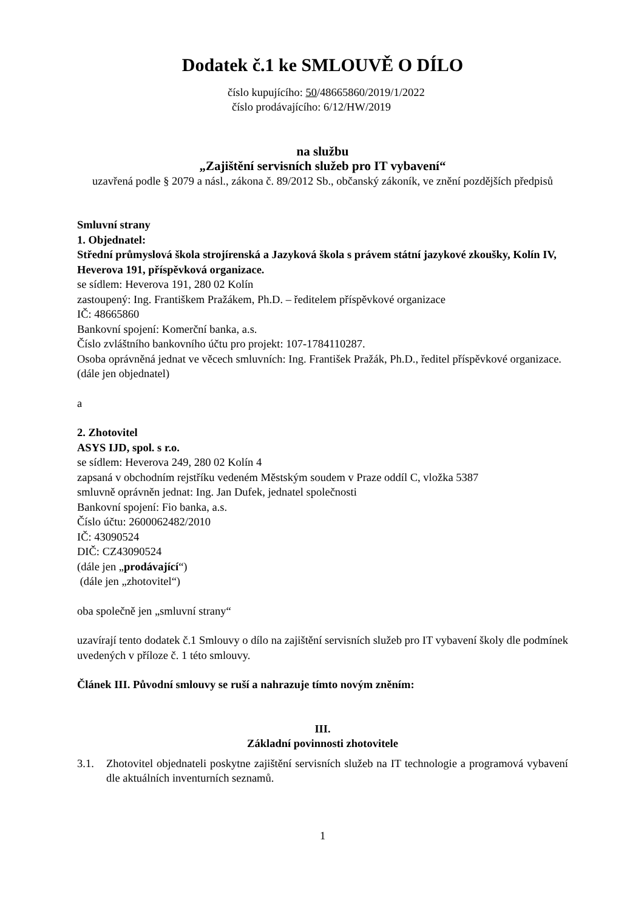Dodatek č.1 ke SMLOUVĚ O DÍLO
číslo kupujícího: 50/48665860/2019/1/2022
číslo prodávajícího: 6/12/HW/2019
na službu
„Zajištění servisních služeb pro IT vybavení“
uzavřená podle § 2079 a násl., zákona č. 89/2012 Sb., občanský zákoník, ve znění pozdějších předpisů
Smluvní strany
1. Objednatel:
Střední průmyslová škola strojírenská a Jazyková škola s právem státní jazykové zkoušky, Kolín IV, Heverova 191, příspěvková organizace.
se sídlem: Heverova 191, 280 02 Kolín
zastoupený: Ing. Františkem Pražákem, Ph.D. – ředitelem příspěvkové organizace
IČ: 48665860
Bankovní spojení: Komerční banka, a.s.
Číslo zvláštního bankovního účtu pro projekt: 107-1784110287.
Osoba oprávněná jednat ve věcech smluvních: Ing. František Pražák, Ph.D., ředitel příspěvkové organizace.
(dále jen objednatel)
a
2. Zhotovitel
ASYS IJD, spol. s r.o.
se sídlem: Heverova 249, 280 02 Kolín 4
zapsaná v obchodním rejstříku vedeném Městským soudem v Praze oddíl C, vložka 5387
smluvně oprávněn jednat: Ing. Jan Dufek, jednatel společnosti
Bankovní spojení: Fio banka, a.s.
Číslo účtu: 2600062482/2010
IČ: 43090524
DIČ: CZ43090524
(dále jen „prodávající“)
(dále jen „zhotovitel“)
oba společně jen „smluvní strany“
uzavírají tento dodatek č.1 Smlouvy o dílo na zajištění servisních služeb pro IT vybavení školy dle podmínek uvedených v příloze č. 1 této smlouvy.
Článek III. Původní smlouvy se ruší a nahrazuje tímto novým zněním:
III.
Základní povinnosti zhotovitele
3.1. Zhotovitel objednateli poskytne zajištění servisních služeb na IT technologie a programová vybavení dle aktuálních inventurních seznamů.
1